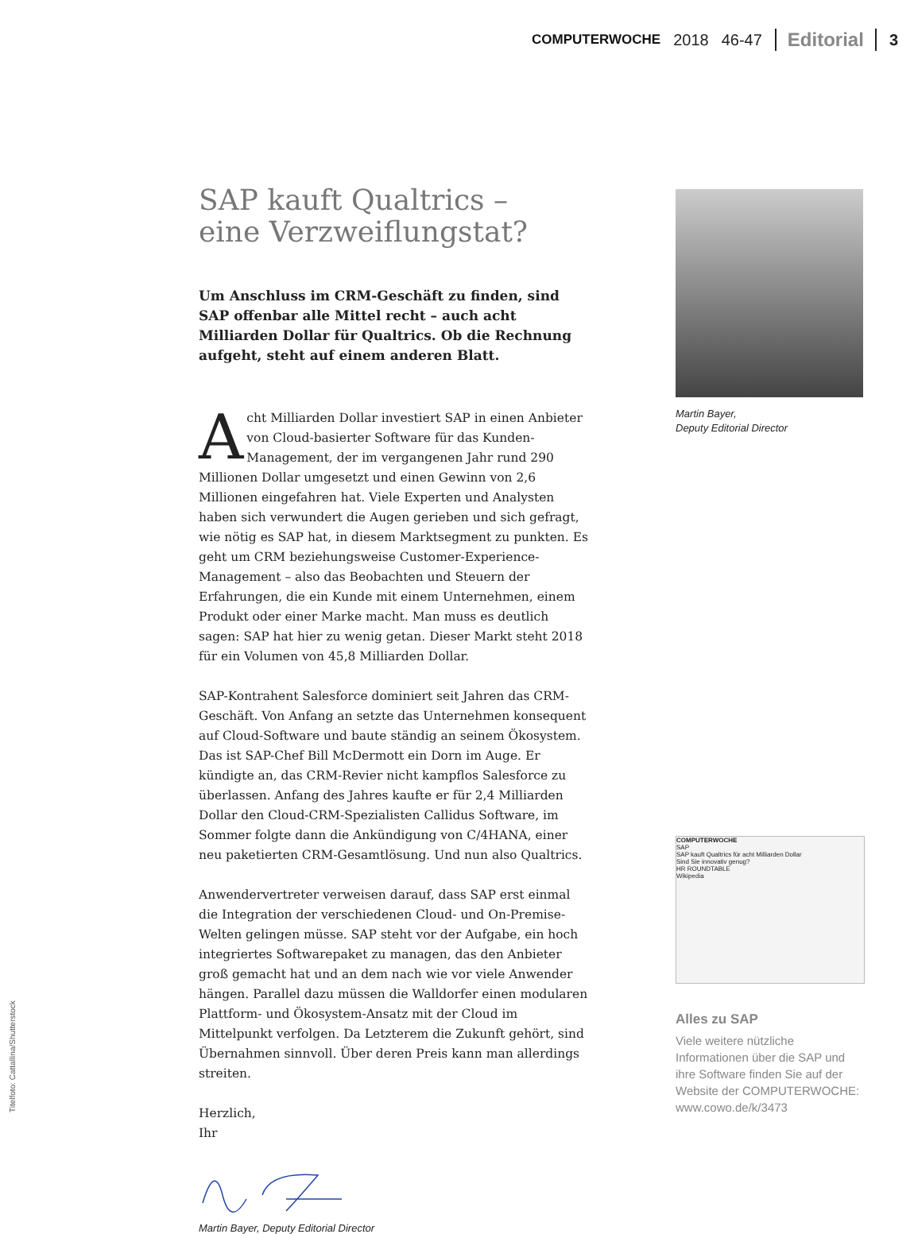COMPUTERWOCHE 2018 46-47 Editorial 3
SAP kauft Qualtrics –
eine Verzweiflungstat?
Um Anschluss im CRM-Geschäft zu finden, sind SAP offenbar alle Mittel recht – auch acht Milliarden Dollar für Qualtrics. Ob die Rechnung aufgeht, steht auf einem anderen Blatt.
Acht Milliarden Dollar investiert SAP in einen Anbieter von Cloud-basierter Software für das Kunden-Management, der im vergangenen Jahr rund 290 Millionen Dollar umgesetzt und einen Gewinn von 2,6 Millionen eingefahren hat. Viele Experten und Analysten haben sich verwundert die Augen gerieben und sich gefragt, wie nötig es SAP hat, in diesem Marktsegment zu punkten. Es geht um CRM beziehungsweise Customer-Experience-Management – also das Beobachten und Steuern der Erfahrungen, die ein Kunde mit einem Unternehmen, einem Produkt oder einer Marke macht. Man muss es deutlich sagen: SAP hat hier zu wenig getan. Dieser Markt steht 2018 für ein Volumen von 45,8 Milliarden Dollar.
SAP-Kontrahent Salesforce dominiert seit Jahren das CRM-Geschäft. Von Anfang an setzte das Unternehmen konsequent auf Cloud-Software und baute ständig an seinem Ökosystem. Das ist SAP-Chef Bill McDermott ein Dorn im Auge. Er kündigte an, das CRM-Revier nicht kampflos Salesforce zu überlassen. Anfang des Jahres kaufte er für 2,4 Milliarden Dollar den Cloud-CRM-Spezialisten Callidus Software, im Sommer folgte dann die Ankündigung von C/4HANA, einer neu paketierten CRM-Gesamtlösung. Und nun also Qualtrics.
Anwendervertreter verweisen darauf, dass SAP erst einmal die Integration der verschiedenen Cloud- und On-Premise-Welten gelingen müsse. SAP steht vor der Aufgabe, ein hoch integriertes Softwarepaket zu managen, das den Anbieter groß gemacht hat und an dem nach wie vor viele Anwender hängen. Parallel dazu müssen die Walldorfer einen modularen Plattform- und Ökosystem-Ansatz mit der Cloud im Mittelpunkt verfolgen. Da Letzterem die Zukunft gehört, sind Übernahmen sinnvoll. Über deren Preis kann man allerdings streiten.
Herzlich,
Ihr
Martin Bayer, Deputy Editorial Director
Martin Bayer,
Deputy Editorial Director
COMPUTERWOCHE
SAP
SAP kauft Qualtrics für acht Milliarden Dollar
Sind Sie innovativ genug?
HR ROUNDTABLE
Wikipedia
Alles zu SAP
Viele weitere nützliche Informationen über die SAP und ihre Software finden Sie auf der Website der COMPUTERWOCHE:
www.cowo.de/k/3473
Titelfoto: Cattallina/Shutterstock